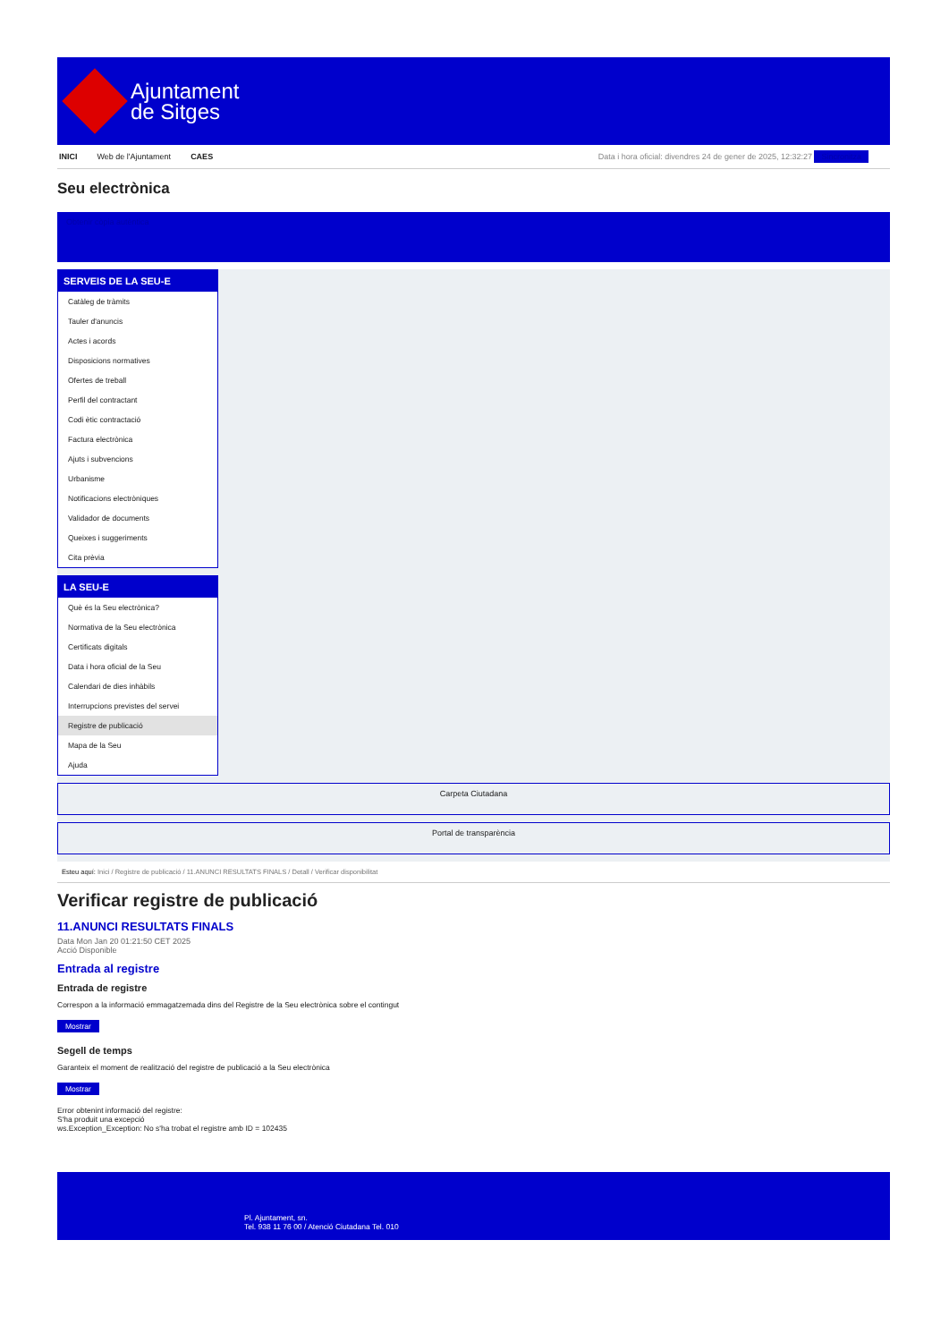Ajuntament
de Sitges
INICI Web de l'Ajuntament CAES Data i hora oficial: divendres 24 de gener de 2025, 12:32:27 Sincronitza
Seu electrònica
Obtenir còpia autèntica
SERVEIS DE LA SEU-E
Catàleg de tràmits
Tauler d'anuncis
Actes i acords
Disposicions normatives
Ofertes de treball
Perfil del contractant
Codi ètic contractació
Factura electrònica
Ajuts i subvencions
Urbanisme
Notificacions electròniques
Validador de documents
Queixes i suggeriments
Cita prèvia
LA SEU-E
Què és la Seu electrònica?
Normativa de la Seu electrònica
Certificats digitals
Data i hora oficial de la Seu
Calendari de dies inhàbils
Interrupcions previstes del servei
Registre de publicació
Mapa de la Seu
Ajuda
Carpeta Ciutadana
Portal de transparència
Esteu aquí: Inici / Registre de publicació / 11.ANUNCI RESULTATS FINALS / Detall / Verificar disponibilitat
Verificar registre de publicació
11.ANUNCI RESULTATS FINALS
Data Mon Jan 20 01:21:50 CET 2025
Acció Disponible
Entrada al registre
Entrada de registre
Correspon a la informació emmagatzemada dins del Registre de la Seu electrònica sobre el contingut
Mostrar
Segell de temps
Garanteix el moment de realització del registre de publicació a la Seu electrònica
Mostrar
Error obtenint informació del registre:
S'ha produit una excepció
ws.Exception_Exception: No s'ha trobat el registre amb ID = 102435
Pl. Ajuntament, sn.
Tel. 938 11 76 00 / Atenció Ciutadana Tel. 010